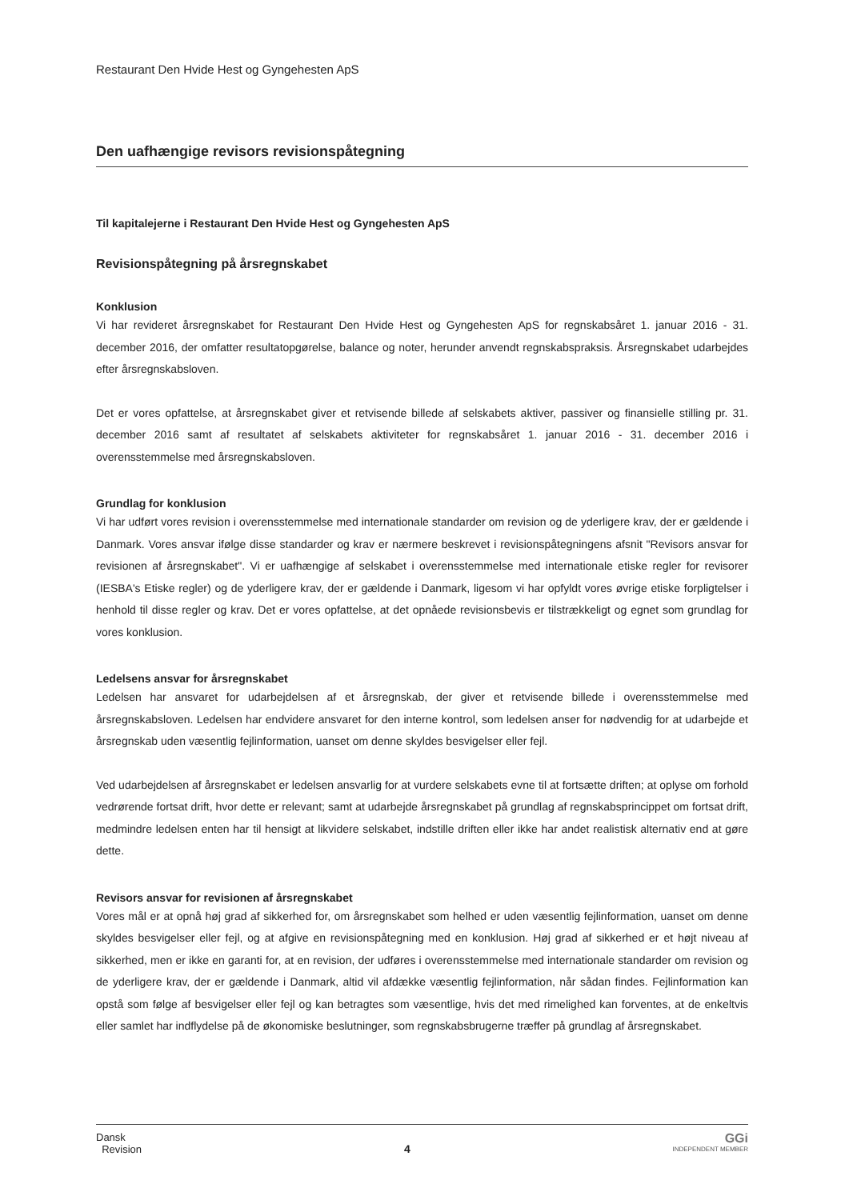Restaurant Den Hvide Hest og Gyngehesten ApS
Den uafhængige revisors revisionspåtegning
Til kapitalejerne i Restaurant Den Hvide Hest og Gyngehesten ApS
Revisionspåtegning på årsregnskabet
Konklusion
Vi har revideret årsregnskabet for Restaurant Den Hvide Hest og Gyngehesten ApS for regnskabsåret 1. januar 2016 - 31. december 2016, der omfatter resultatopgørelse, balance og noter, herunder anvendt regnskabspraksis. Årsregnskabet udarbejdes efter årsregnskabsloven.
Det er vores opfattelse, at årsregnskabet giver et retvisende billede af selskabets aktiver, passiver og finansielle stilling pr. 31. december 2016 samt af resultatet af selskabets aktiviteter for regnskabsåret 1. januar 2016 - 31. december 2016 i overensstemmelse med årsregnskabsloven.
Grundlag for konklusion
Vi har udført vores revision i overensstemmelse med internationale standarder om revision og de yderligere krav, der er gældende i Danmark. Vores ansvar ifølge disse standarder og krav er nærmere beskrevet i revisionspåtegningens afsnit "Revisors ansvar for revisionen af årsregnskabet". Vi er uafhængige af selskabet i overensstemmelse med internationale etiske regler for revisorer (IESBA's Etiske regler) og de yderligere krav, der er gældende i Danmark, ligesom vi har opfyldt vores øvrige etiske forpligtelser i henhold til disse regler og krav. Det er vores opfattelse, at det opnåede revisionsbevis er tilstrækkeligt og egnet som grundlag for vores konklusion.
Ledelsens ansvar for årsregnskabet
Ledelsen har ansvaret for udarbejdelsen af et årsregnskab, der giver et retvisende billede i overensstemmelse med årsregnskabsloven. Ledelsen har endvidere ansvaret for den interne kontrol, som ledelsen anser for nødvendig for at udarbejde et årsregnskab uden væsentlig fejlinformation, uanset om denne skyldes besvigelser eller fejl.
Ved udarbejdelsen af årsregnskabet er ledelsen ansvarlig for at vurdere selskabets evne til at fortsætte driften; at oplyse om forhold vedrørende fortsat drift, hvor dette er relevant; samt at udarbejde årsregnskabet på grundlag af regnskabsprincippet om fortsat drift, medmindre ledelsen enten har til hensigt at likvidere selskabet, indstille driften eller ikke har andet realistisk alternativ end at gøre dette.
Revisors ansvar for revisionen af årsregnskabet
Vores mål er at opnå høj grad af sikkerhed for, om årsregnskabet som helhed er uden væsentlig fejlinformation, uanset om denne skyldes besvigelser eller fejl, og at afgive en revisionspåtegning med en konklusion. Høj grad af sikkerhed er et højt niveau af sikkerhed, men er ikke en garanti for, at en revision, der udføres i overensstemmelse med internationale standarder om revision og de yderligere krav, der er gældende i Danmark, altid vil afdække væsentlig fejlinformation, når sådan findes. Fejlinformation kan opstå som følge af besvigelser eller fejl og kan betragtes som væsentlige, hvis det med rimelighed kan forventes, at de enkeltvis eller samlet har indflydelse på de økonomiske beslutninger, som regnskabsbrugerne træffer på grundlag af årsregnskabet.
Dansk
Revision
4
GGi
INDEPENDENT MEMBER